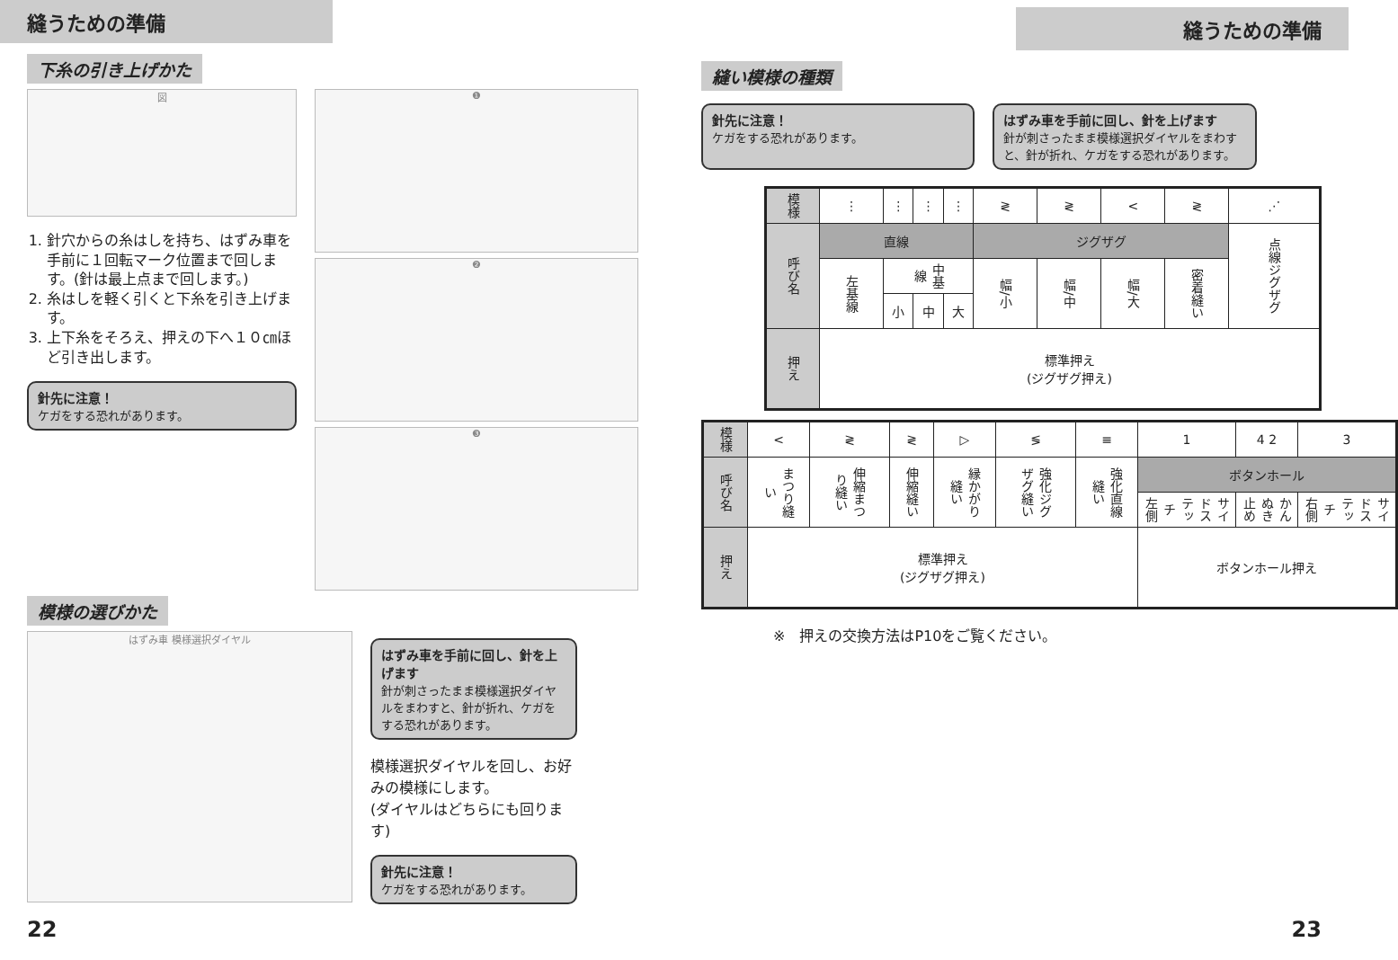縫うための準備
下糸の引き上げかた
図
1. 針穴からの糸はしを持ち、はずみ車を手前に１回転マーク位置まで回します。(針は最上点まで回します。)
2. 糸はしを軽く引くと下糸を引き上げます。
3. 上下糸をそろえ、押えの下へ１０㎝ほど引き出します。
針先に注意！
ケガをする恐れがあります。
❶
❷
❸
模様の選びかた
はずみ車 模様選択ダイヤル
はずみ車を手前に回し、針を上げます
針が刺さったまま模様選択ダイヤルをまわすと、針が折れ、ケガをする恐れがあります。
模様選択ダイヤルを回し、お好みの模様にします。
(ダイヤルはどちらにも回ります)
針先に注意！
ケガをする恐れがあります。
22
縫うための準備
縫い模様の種類
針先に注意！
ケガをする恐れがあります。
はずみ車を手前に回し、針を上げます
針が刺さったまま模様選択ダイヤルをまわすと、針が折れ、ケガをする恐れがあります。
| 模様 | ⋮ | ⋮ | ⋮ | ⋮ | ≷ | ≷ | < | ≷ | ⋰ |
| 呼び名 | 直線 | | | | ジグザグ | | | | 点線ジグザグ |
| | 左基線 | 中基線 | | | 幅/小 | 幅/中 | 幅/大 | 密着縫い | |
| | | 小 | 中 | 大 | | | | | |
| 押え | 標準押え (ジグザグ押え) | | | | | | | | |
| 模様 | < | ≷ | ≷ | ▷ | ≶ | ≡ | 1 | 4 2 | 3 |
| 呼び名 | まつり縫い | 伸縮まつり縫い | 伸縮縫い | 縁かがり縫い | 強化ジグザグ縫い | 強化直線縫い | ボタンホール | | |
| | | | | | | | サイドステッチ 左側 | かんぬき止め | サイドステッチ 右側 |
| 押え | 標準押え (ジグザグ押え) | | | | | | ボタンホール押え | | |
※　押えの交換方法はP10をご覧ください。
23